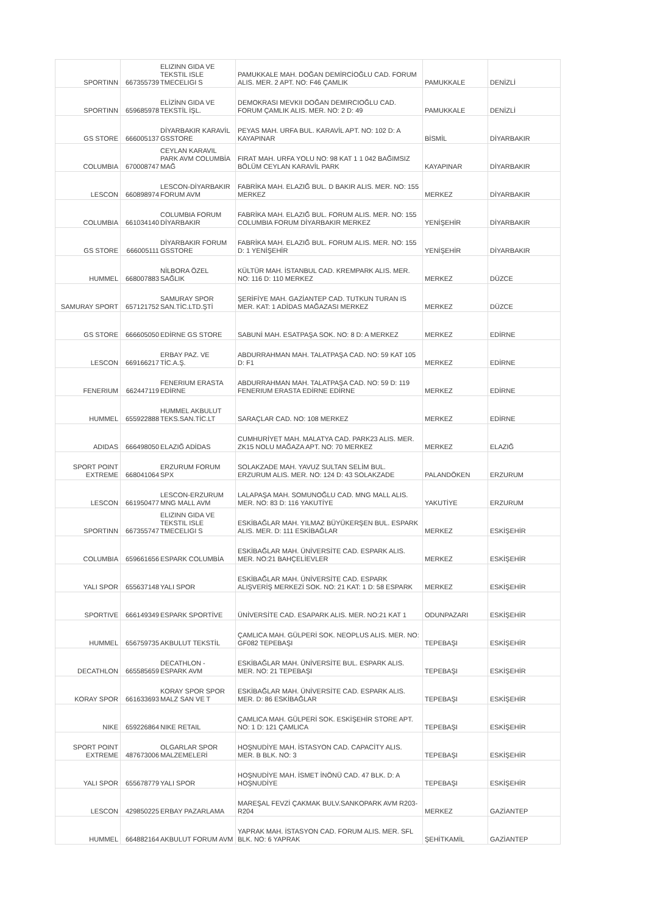| SPORTINN | 667355739 | ELIZINN GIDA VE TEKSTIL ISLE TMECELIGI S | PAMUKKALE MAH. DOĞAN DEMİRCİOĞLU CAD. FORUM ALIS. MER. 2 APT. NO: F46 ÇAMLIK | PAMUKKALE | DENİZLİ |
| SPORTINN | 659685978 | ELİZİNN GIDA VE TEKSTİL İŞL. | DEMOKRASI MEVKII DOĞAN DEMIRCIOĞLU CAD. FORUM ÇAMLIK ALIS. MER. NO: 2 D: 49 | PAMUKKALE | DENİZLİ |
| GS STORE | 666005137 | DİYARBAKIR KARAVİL GSSTORE | PEYAS MAH. URFA BUL. KARAVİL APT. NO: 102 D: A KAYAPINAR | BİSMİL | DİYARBAKIR |
| COLUMBIA | 670008747 | CEYLAN KARAVIL PARK AVM COLUMBİA MAĞ | FIRAT MAH. URFA YOLU NO: 98 KAT 1 1 042 BAĞIMSIZ BÖLÜM CEYLAN KARAVİL PARK | KAYAPINAR | DİYARBAKIR |
| LESCON | 660898974 | LESCON-DİYARBAKIR FORUM AVM | FABRİKA MAH. ELAZIĞ BUL. D BAKIR ALIS. MER. NO: 155 MERKEZ | MERKEZ | DİYARBAKIR |
| COLUMBIA | 661034140 | COLUMBIA FORUM DİYARBAKIR | FABRİKA MAH. ELAZIĞ BUL. FORUM ALIS. MER. NO: 155 COLUMBIA FORUM DİYARBAKIR MERKEZ | YENİŞEHİR | DİYARBAKIR |
| GS STORE | 666005111 | DİYARBAKIR FORUM GSSTORE | FABRİKA MAH. ELAZIĞ BUL. FORUM ALIS. MER. NO: 155 D: 1 YENİŞEHİR | YENİŞEHİR | DİYARBAKIR |
| HUMMEL | 668007883 | NİLBORA ÖZEL SAĞLIK | KÜLTÜR MAH. İSTANBUL CAD. KREMPARK ALIS. MER. NO: 116 D: 110 MERKEZ | MERKEZ | DÜZCE |
| SAMURAY SPORT | 657121752 | SAMURAY SPOR SAN.TİC.LTD.ŞTİ | ŞERİFİYE MAH. GAZİANTEP CAD. TUTKUN TURAN IS MER. KAT: 1 ADİDAS MAĞAZASI MERKEZ | MERKEZ | DÜZCE |
| GS STORE | 666605050 | EDİRNE GS STORE | SABUNİ MAH. ESATPAŞA SOK. NO: 8 D: A MERKEZ | MERKEZ | EDİRNE |
| LESCON | 669166217 | ERBAY PAZ. VE TİC.A.Ş. | ABDURRAHMAN MAH. TALATPAŞA CAD. NO: 59 KAT 105 D: F1 | MERKEZ | EDİRNE |
| FENERIUM | 662447119 | FENERIUM ERASTA EDİRNE | ABDURRAHMAN MAH. TALATPAŞA CAD. NO: 59 D: 119 FENERIUM ERASTA EDİRNE EDİRNE | MERKEZ | EDİRNE |
| HUMMEL | 655922888 | HUMMEL AKBULUT TEKS.SAN.TİC.LT | SARAÇLAR CAD. NO: 108 MERKEZ | MERKEZ | EDİRNE |
| ADIDAS | 666498050 | ELAZIĞ ADİDAS | CUMHURİYET MAH. MALATYA CAD. PARK23 ALIS. MER. ZK15 NOLU MAĞAZA APT. NO: 70 MERKEZ | MERKEZ | ELAZIĞ |
| SPORT POINT EXTREME | 668041064 | ERZURUM FORUM SPX | SOLAKZADE MAH. YAVUZ SULTAN SELİM BUL. ERZURUM ALIS. MER. NO: 124 D: 43 SOLAKZADE | PALANDÖKEN | ERZURUM |
| LESCON | 661950477 | LESCON-ERZURUM MNG MALL AVM | LALAPAŞA MAH. SOMUNOĞLU CAD. MNG MALL ALIS. MER. NO: 83 D: 116 YAKUTİYE | YAKUTİYE | ERZURUM |
| SPORTINN | 667355747 | ELIZINN GIDA VE TEKSTIL ISLE TMECELIGI S | ESKİBAĞLAR MAH. YILMAZ BÜYÜKERŞEN BUL. ESPARK ALIS. MER. D: 111 ESKİBAĞLAR | MERKEZ | ESKİŞEHİR |
| COLUMBIA | 659661656 | ESPARK COLUMBİA | ESKİBAĞLAR MAH. ÜNİVERSİTE CAD. ESPARK ALIS. MER. NO:21 BAHÇELİEVLER | MERKEZ | ESKİŞEHİR |
| YALI SPOR | 655637148 | YALI SPOR | ESKİBAĞLAR MAH. ÜNİVERSİTE CAD. ESPARK ALIŞVERİŞ MERKEZİ SOK. NO: 21 KAT: 1 D: 58 ESPARK | MERKEZ | ESKİŞEHİR |
| SPORTIVE | 666149349 | ESPARK SPORTİVE | ÜNİVERSİTE CAD. ESAPARK ALIS. MER. NO:21 KAT 1 | ODUNPAZARI | ESKİŞEHİR |
| HUMMEL | 656759735 | AKBULUT TEKSTİL | ÇAMLICA MAH. GÜLPERİ SOK. NEOPLUS ALIS. MER. NO: GF082 TEPEBAŞI | TEPEBAŞI | ESKİŞEHİR |
| DECATHLON | 665585659 | DECATHLON - ESPARK AVM | ESKİBAĞLAR MAH. ÜNİVERSİTE BUL. ESPARK ALIS. MER. NO: 21 TEPEBAŞI | TEPEBAŞI | ESKİŞEHİR |
| KORAY SPOR | 661633693 | KORAY SPOR SPOR MALZ SAN VE T | ESKİBAĞLAR MAH. ÜNİVERSİTE CAD. ESPARK ALIS. MER. D: 86 ESKİBAĞLAR | TEPEBAŞI | ESKİŞEHİR |
| NIKE | 659226864 | NIKE RETAIL | ÇAMLICA MAH. GÜLPERİ SOK. ESKİŞEHİR STORE APT. NO: 1 D: 121 ÇAMLICA | TEPEBAŞI | ESKİŞEHİR |
| SPORT POINT EXTREME | 487673006 | OLGARLAR SPOR MALZEMELERİ | HOŞNUDİYE MAH. İSTASYON CAD. CAPACİTY ALIS. MER. B BLK. NO: 3 | TEPEBAŞI | ESKİŞEHİR |
| YALI SPOR | 655678779 | YALI SPOR | HOŞNUDİYE MAH. İSMET İNÖNÜ CAD. 47 BLK. D: A HOŞNUDİYE | TEPEBAŞI | ESKİŞEHİR |
| LESCON | 429850225 | ERBAY PAZARLAMA | MAREŞAL FEVZİ ÇAKMAK BULV.SANKOPARK AVM R203-R204 | MERKEZ | GAZİANTEP |
| HUMMEL | 664882164 | AKBULUT FORUM AVM | YAPRAK MAH. İSTASYON CAD. FORUM ALIS. MER. SFL BLK. NO: 6 YAPRAK | ŞEHİTKAMİL | GAZİANTEP |